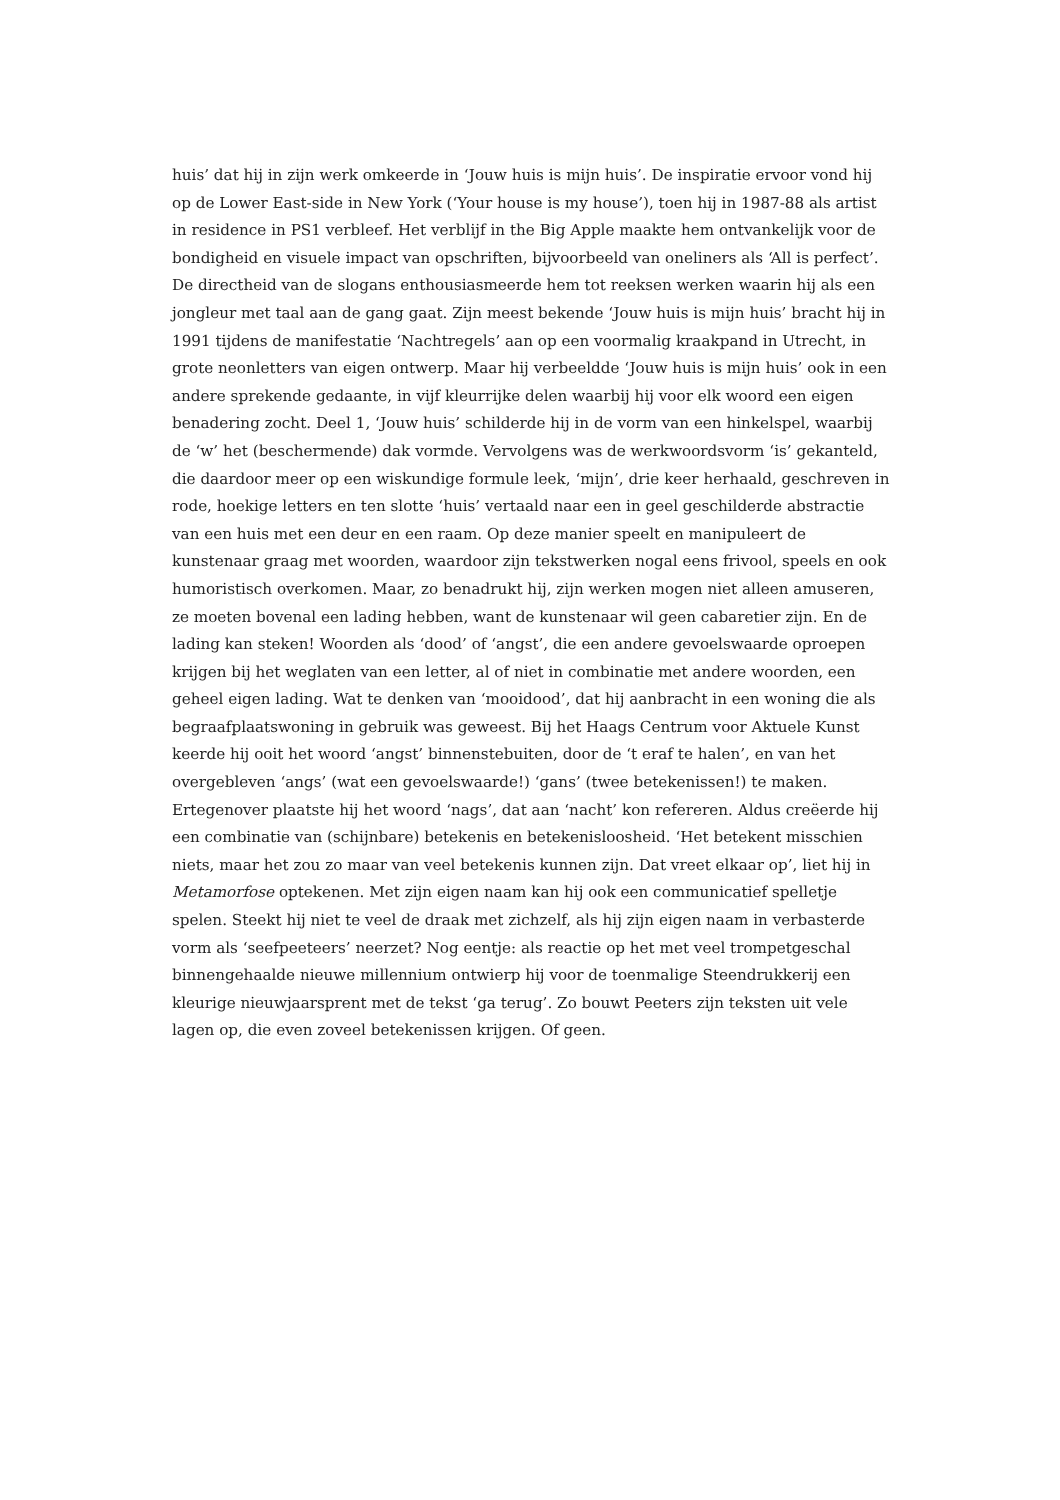huis’ dat hij in zijn werk omkeerde in ‘Jouw huis is mijn huis’. De inspiratie ervoor vond hij op de Lower East-side in New York (‘Your house is my house’), toen hij in 1987-88 als artist in residence in PS1 verbleef. Het verblijf in the Big Apple maakte hem ontvankelijk voor de bondigheid en visuele impact van opschriften, bijvoorbeeld van oneliners als ‘All is perfect’. De directheid van de slogans enthousiasmeerde hem tot reeksen werken waarin hij als een jongleur met taal aan de gang gaat. Zijn meest bekende ‘Jouw huis is mijn huis’ bracht hij in 1991 tijdens de manifestatie ‘Nachtregels’ aan op een voormalig kraakpand in Utrecht, in grote neonletters van eigen ontwerp. Maar hij verbeeldde ‘Jouw huis is mijn huis’ ook in een andere sprekende gedaante, in vijf kleurrijke delen waarbij hij voor elk woord een eigen benadering zocht. Deel 1, ‘Jouw huis’ schilderde hij in de vorm van een hinkelspel, waarbij de ‘w’ het (beschermende) dak vormde. Vervolgens was de werkwoordsvorm ‘is’ gekanteld, die daardoor meer op een wiskundige formule leek, ‘mijn’, drie keer herhaald, geschreven in rode, hoekige letters en ten slotte ‘huis’ vertaald naar een in geel geschilderde abstractie van een huis met een deur en een raam. Op deze manier speelt en manipuleert de kunstenaar graag met woorden, waardoor zijn tekstwerken nogal eens frivool, speels en ook humoristisch overkomen. Maar, zo benadrukt hij, zijn werken mogen niet alleen amuseren, ze moeten bovenal een lading hebben, want de kunstenaar wil geen cabaretier zijn. En de lading kan steken! Woorden als ‘dood’ of ‘angst’, die een andere gevoelswaarde oproepen krijgen bij het weglaten van een letter, al of niet in combinatie met andere woorden, een geheel eigen lading. Wat te denken van ‘mooidood’, dat hij aanbracht in een woning die als begraafplaatswoning in gebruik was geweest. Bij het Haags Centrum voor Aktuele Kunst keerde hij ooit het woord ‘angst’ binnenstebuiten, door de ‘t eraf te halen’, en van het overgebleven ‘angs’ (wat een gevoelswaarde!) ‘gans’ (twee betekenissen!) te maken. Ertegenover plaatste hij het woord ‘nags’, dat aan ‘nacht’ kon refereren. Aldus creëerde hij een combinatie van (schijnbare) betekenis en betekenisloosheid. ‘Het betekent misschien niets, maar het zou zo maar van veel betekenis kunnen zijn. Dat vreet elkaar op’, liet hij in Metamorfose optekenen. Met zijn eigen naam kan hij ook een communicatief spelletje spelen. Steekt hij niet te veel de draak met zichzelf, als hij zijn eigen naam in verbasterde vorm als ‘seefpeeteers’ neerzet? Nog eentje: als reactie op het met veel trompetgeschal binnengehaalde nieuwe millennium ontwierp hij voor de toenmalige Steendrukkerij een kleurige nieuwjaarsprent met de tekst ‘ga terug’. Zo bouwt Peeters zijn teksten uit vele lagen op, die even zoveel betekenissen krijgen. Of geen.